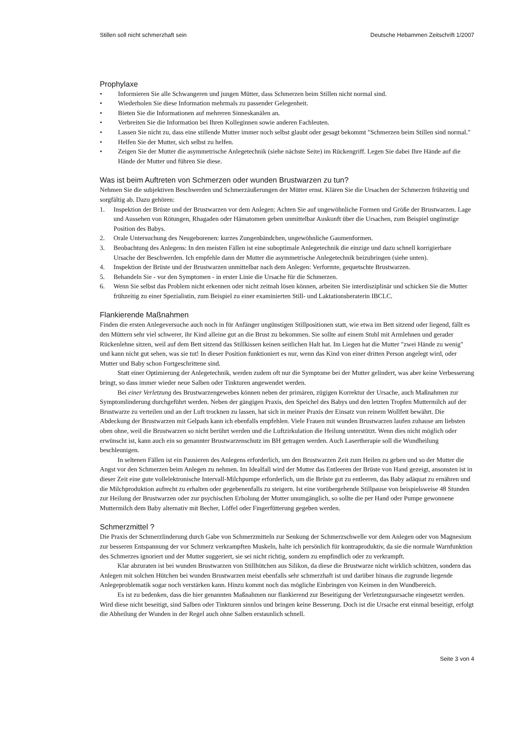Stillen soll nicht schmerzhaft sein Deutsche Hebammen Zeitschrift 1/2007
Prophylaxe
• Informieren Sie alle Schwangeren und jungen Mütter, dass Schmerzen beim Stillen nicht normal sind.
• Wiederholen Sie diese Information mehrmals zu passender Gelegenheit.
• Bieten Sie die Informationen auf mehreren Sinneskanälen an.
• Verbreiten Sie die Information bei Ihren Kolleginnen sowie anderen Fachleuten.
• Lassen Sie nicht zu, dass eine stillende Mutter immer noch selbst glaubt oder gesagt bekommt "Schmerzen beim Stillen sind normal."
• Helfen Sie der Mutter, sich selbst zu helfen.
• Zeigen Sie der Mutter die asymmetrische Anlegetechnik (siehe nächste Seite) im Rückengriff. Legen Sie dabei Ihre Hände auf die Hände der Mutter und führen Sie diese.
Was ist beim Auftreten von Schmerzen oder wunden Brustwarzen zu tun?
Nehmen Sie die subjektiven Beschwerden und Schmerzäußerungen der Mütter ernst. Klären Sie die Ursachen der Schmerzen frühzeitig und sorgfältig ab. Dazu gehören:
1. Inspektion der Brüste und der Brustwarzen vor dem Anlegen: Achten Sie auf ungewöhnliche Formen und Größe der Brustwarzen. Lage und Aussehen von Rötungen, Rhagaden oder Hämatomen geben unmittelbar Auskunft über die Ursachen, zum Beispiel ungünstige Position des Babys.
2. Orale Untersuchung des Neugeborenen: kurzes Zungenbändchen, ungewöhnliche Gaumenformen.
3. Beobachtung des Anlegens: In den meisten Fällen ist eine suboptimale Anlegetechnik die einzige und dazu schnell korrigierbare Ursache der Beschwerden. Ich empfehle dann der Mutter die asymmetrische Anlegetechnik beizubringen (siehe unten).
4. Inspektion der Brüste und der Brustwarzen unmittelbar nach dem Anlegen: Verformte, gequetschte Brustwarzen.
5. Behandeln Sie - vor den Symptomen - in erster Linie die Ursache für die Schmerzen.
6. Wenn Sie selbst das Problem nicht erkennen oder nicht zeitnah lösen können, arbeiten Sie interdisziplinär und schicken Sie die Mutter frühzeitig zu einer Spezialistin, zum Beispiel zu einer examinierten Still- und Laktationsberaterin IBCLC.
Flankierende Maßnahmen
Finden die ersten Anlegeversuche auch noch in für Anfänger ungünstigen Stillpositionen statt, wie etwa im Bett sitzend oder liegend, fällt es den Müttern sehr viel schwerer, ihr Kind alleine gut an die Brust zu bekommen. Sie sollte auf einem Stuhl mit Armlehnen und gerader Rückenlehne sitzen, weil auf dem Bett sitzend das Stillkissen keinen seitlichen Halt hat. Im Liegen hat die Mutter "zwei Hände zu wenig" und kann nicht gut sehen, was sie tut! In dieser Position funktioniert es nur, wenn das Kind von einer dritten Person angelegt wird, oder Mutter und Baby schon Fortgeschrittene sind.
Statt einer Optimierung der Anlegetechnik, werden zudem oft nur die Symptome bei der Mutter gelindert, was aber keine Verbesserung bringt, so dass immer wieder neue Salben oder Tinkturen angewendet werden.
Bei einer Verletzung des Brustwarzengewebes können neben der primären, zügigen Korrektur der Ursache, auch Maßnahmen zur Symptomlinderung durchgeführt werden. Neben der gängigen Praxis, den Speichel des Babys und den letzten Tropfen Muttermilch auf der Brustwarze zu verteilen und an der Luft trocknen zu lassen, hat sich in meiner Praxis der Einsatz von reinem Wollfett bewährt. Die Abdeckung der Brustwarzen mit Gelpads kann ich ebenfalls empfehlen. Viele Frauen mit wunden Brustwarzen laufen zuhause am liebsten oben ohne, weil die Brustwarzen so nicht berührt werden und die Luftzirkulation die Heilung unterstützt. Wenn dies nicht möglich oder erwünscht ist, kann auch ein so genannter Brustwarzenschutz im BH getragen werden. Auch Lasertherapie soll die Wundheilung beschleunigen.
In seltenen Fällen ist ein Pausieren des Anlegens erforderlich, um den Brustwarzen Zeit zum Heilen zu geben und so der Mutter die Angst vor den Schmerzen beim Anlegen zu nehmen. Im Idealfall wird der Mutter das Entleeren der Brüste von Hand gezeigt, ansonsten ist in dieser Zeit eine gute vollelektronische Intervall-Milchpumpe erforderlich, um die Brüste gut zu entleeren, das Baby adäquat zu ernähren und die Milchproduktion aufrecht zu erhalten oder gegebenenfalls zu steigern. Ist eine vorübergehende Stillpause von beispielsweise 48 Stunden zur Heilung der Brustwarzen oder zur psychischen Erholung der Mutter unumgänglich, so sollte die per Hand oder Pumpe gewonnene Muttermilch dem Baby alternativ mit Becher, Löffel oder Fingerfütterung gegeben werden.
Schmerzmittel ?
Die Praxis der Schmerzlinderung durch Gabe von Schmerzmitteln zur Senkung der Schmerzschwelle vor dem Anlegen oder von Magnesium zur besseren Entspannung der vor Schmerz verkrampften Muskeln, halte ich persönlich für kontraproduktiv, da sie die normale Warnfunktion des Schmerzes ignoriert und der Mutter suggeriert, sie sei nicht richtig, sondern zu empfindlich oder zu verkrampft.
Klar abzuraten ist bei wunden Brustwarzen von Stillhütchen aus Silikon, da diese die Brustwarze nicht wirklich schützen, sondern das Anlegen mit solchen Hütchen bei wunden Brustwarzen meist ebenfalls sehr schmerzhaft ist und darüber hinaus die zugrunde liegende Anlegeproblematik sogar noch verstärken kann. Hinzu kommt noch das mögliche Einbringen von Keimen in den Wundbereich.
Es ist zu bedenken, dass die hier genannten Maßnahmen nur flankierend zur Beseitigung der Verletzungsursache eingesetzt werden. Wird diese nicht beseitigt, sind Salben oder Tinkturen sinnlos und bringen keine Besserung. Doch ist die Ursache erst einmal beseitigt, erfolgt die Abheilung der Wunden in der Regel auch ohne Salben erstaunlich schnell.
Seite 3 von 4